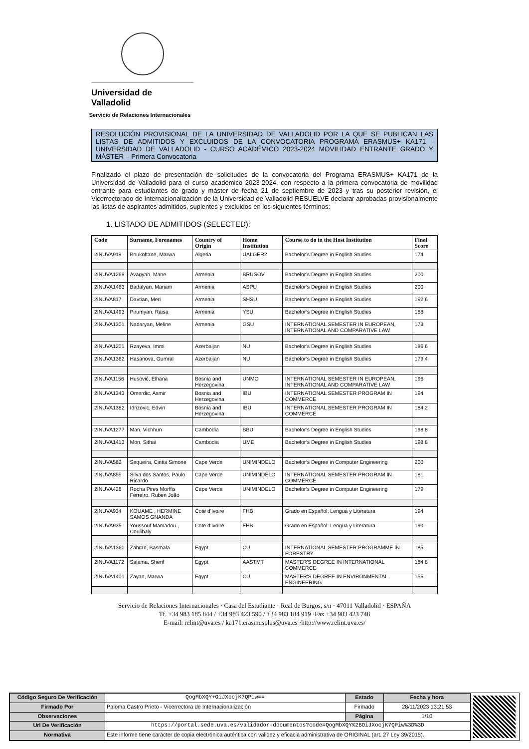Universidad de Valladolid
Servicio de Relaciones Internacionales
RESOLUCIÓN PROVISIONAL DE LA UNIVERSIDAD DE VALLADOLID POR LA QUE SE PUBLICAN LAS LISTAS DE ADMITIDOS Y EXCLUIDOS DE LA CONVOCATORIA PROGRAMA ERASMUS+ KA171 - UNIVERSIDAD DE VALLADOLID - CURSO ACADÉMICO 2023-2024 MOVILIDAD ENTRANTE GRADO Y MÁSTER – Primera Convocatoria
Finalizado el plazo de presentación de solicitudes de la convocatoria del Programa ERASMUS+ KA171 de la Universidad de Valladolid para el curso académico 2023-2024, con respecto a la primera convocatoria de movilidad entrante para estudiantes de grado y máster de fecha 21 de septiembre de 2023 y tras su posterior revisión, el Vicerrectorado de Internacionalización de la Universidad de Valladolid RESUELVE declarar aprobadas provisionalmente las listas de aspirantes admitidos, suplentes y excluidos en los siguientes términos:
1. LISTADO DE ADMITIDOS (SELECTED):
| Code | Surname, Forenames | Country of Origin | Home Institution | Course to do in the Host Institution | Final Score |
| --- | --- | --- | --- | --- | --- |
| 2INUVA919 | Boukoftane, Marwa | Algeria | UALGER2 | Bachelor’s Degree in English Studies | 174 |
| 2INUVA1268 | Avagyan, Mane | Armenia | BRUSOV | Bachelor’s Degree in English Studies | 200 |
| 2INUVA1463 | Badalyan, Mariam | Armenia | ASPU | Bachelor’s Degree in English Studies | 200 |
| 2INUVA817 | Davtian, Meri | Armenia | SHSU | Bachelor’s Degree in English Studies | 192,6 |
| 2INUVA1493 | Pirumyan, Raisa | Armenia | YSU | Bachelor’s Degree in English Studies | 188 |
| 2INUVA1301 | Nadaryan, Meline | Armenia | GSU | INTERNATIONAL SEMESTER IN EUROPEAN, INTERNATIONAL AND COMPARATIVE LAW | 173 |
| 2INUVA1201 | Rzayeva, Immi | Azerbaijan | NU | Bachelor’s Degree in English Studies | 186,6 |
| 2INUVA1362 | Hasanova, Gumral | Azerbaijan | NU | Bachelor’s Degree in English Studies | 179,4 |
| 2INUVA1156 | Husović, Elhana | Bosnia and Herzegovina | UNMO | INTERNATIONAL SEMESTER IN EUROPEAN, INTERNATIONAL AND COMPARATIVE LAW | 196 |
| 2INUVA1343 | Omerdic, Asmir | Bosnia and Herzegovina | IBU | INTERNATIONAL SEMESTER PROGRAM IN COMMERCE | 194 |
| 2INUVA1382 | Idrizovic, Edvin | Bosnia and Herzegovina | IBU | INTERNATIONAL SEMESTER PROGRAM IN COMMERCE | 184,2 |
| 2INUVA1277 | Man, Vichhun | Cambodia | BBU | Bachelor’s Degree in English Studies | 198,8 |
| 2INUVA1413 | Mon, Sithai | Cambodia | UME | Bachelor’s Degree in English Studies | 198,8 |
| 2INUVA562 | Sequeira, Cintia Simone | Cape Verde | UNIMINDELO | Bachelor’s Degree in Computer Engineering | 200 |
| 2INUVA855 | Silva dos Santos, Paulo Ricardo | Cape Verde | UNIMINDELO | INTERNATIONAL SEMESTER PROGRAM IN COMMERCE | 181 |
| 2INUVA428 | Rocha Pires Morffis Ferreiro, Ruben João | Cape Verde | UNIMINDELO | Bachelor’s Degree in Computer Engineering | 179 |
| 2INUVA934 | KOUAME , HERMINE SAMOS GNANDA | Cote d'Ivoire | FHB | Grado en Español: Lengua y Literatura | 194 |
| 2INUVA935 | Youssouf Mamadou , Coulibaly | Cote d'Ivoire | FHB | Grado en Español: Lengua y Literatura | 190 |
| 2INUVA1360 | Zahran, Basmala | Egypt | CU | INTERNATIONAL SEMESTER PROGRAMME IN FORESTRY | 185 |
| 2INUVA1172 | Salama, Sherif | Egypt | AASTMT | MASTER'S DEGREE IN INTERNATIONAL COMMERCE | 184,8 |
| 2INUVA1401 | Zayan, Marwa | Egypt | CU | MASTER'S DEGREE IN ENVIRONMENTAL ENGINEERING | 155 |
Servicio de Relaciones Internacionales · Casa del Estudiante · Real de Burgos, s/n · 47011 Valladolid · ESPAÑA
Tf. +34 983 185 844 / +34 983 423 590 / +34 983 184 919 ·Fax +34 983 423 748
E-mail: relint@uva.es / ka171.erasmusplus@uva.es ·http://www.relint.uva.es/
| Código Seguro De Verificación | QogMbXQY+OiJXocjK7QPiw== | Estado | Fecha y hora |
| Firmado Por | Paloma Castro Prieto - Vicerrectora de Internacionalización | Firmado | 28/11/2023 13:21:53 |
| Observaciones | | Página | 1/10 |
| Url De Verificación | https://portal.sede.uva.es/validador-documentos?code=QogMbXQY%2BOiJXocjK7QPiw%3D%3D | | |
| Normativa | Este informe tiene carácter de copia electrónica auténtica con validez y eficacia administrativa de ORIGINAL (art. 27 Ley 39/2015). | | |